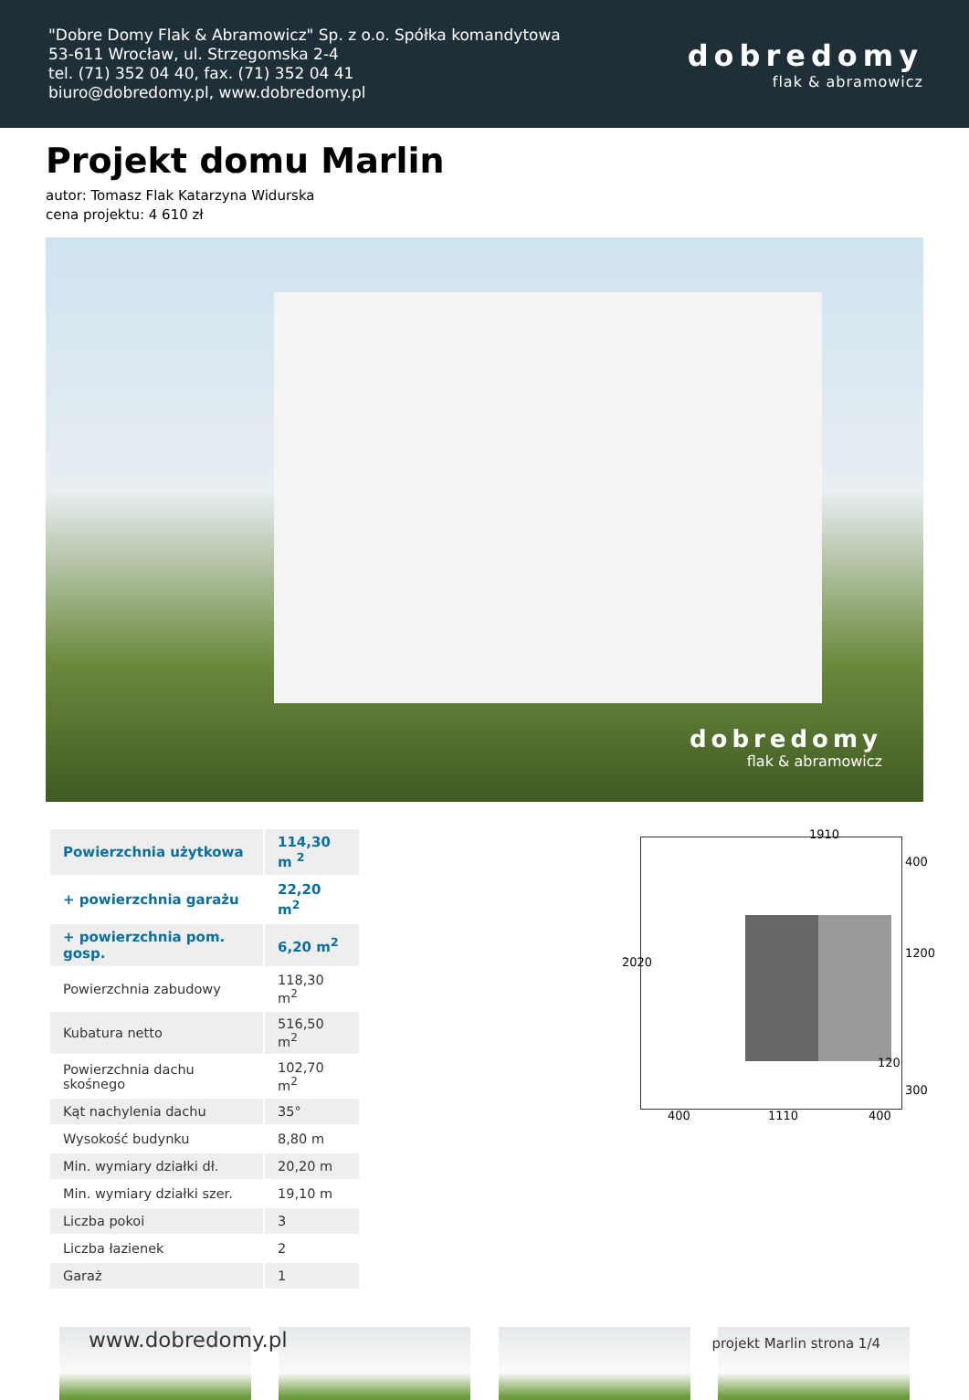"Dobre Domy Flak & Abramowicz" Sp. z o.o. Spółka komandytowa
53-611 Wrocław, ul. Strzegomska 2-4
tel. (71) 352 04 40, fax. (71) 352 04 41
biuro@dobredomy.pl, www.dobredomy.pl
dobredomy
flak & abramowicz
Projekt domu Marlin
autor: Tomasz Flak Katarzyna Widurska
cena projektu: 4 610 zł
dobredomy
flak & abramowicz
| Powierzchnia użytkowa | 114,30 m <sup>2</sup> |
| + powierzchnia garażu | 22,20 m<sup>2</sup> |
| + powierzchnia pom. gosp. | 6,20 m<sup>2</sup> |
| Powierzchnia zabudowy | 118,30 m<sup>2</sup> |
| Kubatura netto | 516,50 m<sup>2</sup> |
| Powierzchnia dachu skośnego | 102,70 m<sup>2</sup> |
| Kąt nachylenia dachu | 35° |
| Wysokość budynku | 8,80 m |
| Min. wymiary działki dł. | 20,20 m |
| Min. wymiary działki szer. | 19,10 m |
| Liczba pokoi | 3 |
| Liczba łazienek | 2 |
| Garaż | 1 |
1910
2020
400
1200
120
300
400 1110 400
www.dobredomy.pl
projekt Marlin strona 1/4